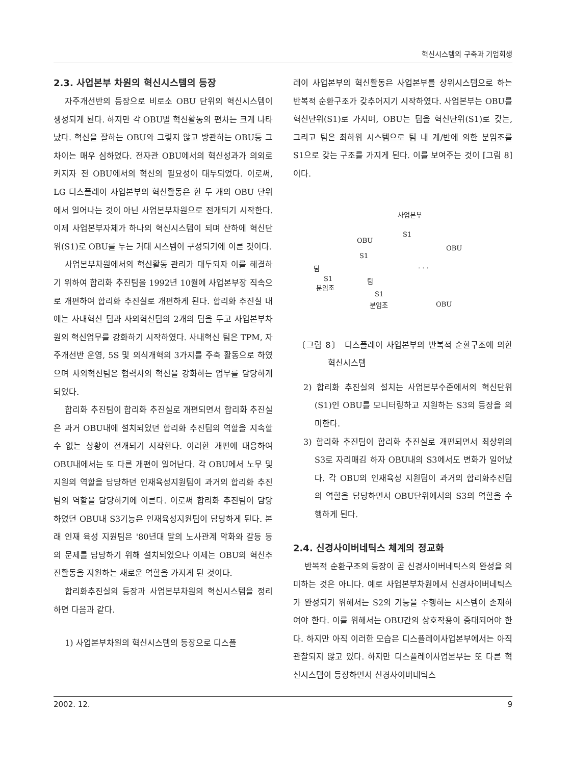혁신시스템의 구축과 기업회생
2.3. 사업본부 차원의 혁신시스템의 등장
자주개선반의 등장으로 비로소 OBU 단위의 혁신시스템이 생성되게 된다. 하지만 각 OBU별 혁신활동의 편차는 크게 나타났다. 혁신을 잘하는 OBU와 그렇지 않고 방관하는 OBU등 그 차이는 매우 심하였다. 전자관 OBU에서의 혁신성과가 의외로 커지자 전 OBU에서의 혁신의 필요성이 대두되었다. 이로써, LG 디스플레이 사업본부의 혁신활동은 한 두 개의 OBU 단위에서 일어나는 것이 아닌 사업본부차원으로 전개되기 시작한다. 이제 사업본부자체가 하나의 혁신시스템이 되며 산하에 혁신단위(S1)로 OBU를 두는 거대 시스템이 구성되기에 이른 것이다.
사업본부차원에서의 혁신활동 관리가 대두되자 이를 해결하기 위하여 합리화 추진팀을 1992년 10월에 사업본부장 직속으로 개편하여 합리화 추진실로 개편하게 된다. 합리화 추진실 내에는 사내혁신 팀과 사외혁신팀의 2개의 팀을 두고 사업본부차원의 혁신업무를 강화하기 시작하였다. 사내혁신 팀은 TPM, 자주개선반 운영, 5S 및 의식개혁의 3가지를 주축 활동으로 하였으며 사외혁신팀은 협력사의 혁신을 강화하는 업무를 담당하게 되었다.
합리화 추진팀이 합리화 추진실로 개편되면서 합리화 추진실은 과거 OBU내에 설치되었던 합리화 추진팀의 역할을 지속할 수 없는 상황이 전개되기 시작한다. 이러한 개편에 대응하여 OBU내에서는 또 다른 개편이 일어난다. 각 OBU에서 노무 및 지원의 역할을 담당하던 인재육성지원팀이 과거의 합리화 추진팀의 역할을 담당하기에 이른다. 이로써 합리화 추진팀이 담당하였던 OBU내 S3기능은 인재육성지원팀이 담당하게 된다. 본래 인재 육성 지원팀은 '80년대 말의 노사관계 악화와 갈등 등의 문제를 담당하기 위해 설치되었으나 이제는 OBU의 혁신추진활동을 지원하는 새로운 역할을 가지게 된 것이다.
합리화추진실의 등장과 사업본부차원의 혁신시스템을 정리하면 다음과 같다.
1) 사업본부차원의 혁신시스템의 등장으로 디스플
레이 사업본부의 혁신활동은 사업본부를 상위시스템으로 하는 반복적 순환구조가 갖추어지기 시작하였다. 사업본부는 OBU를 혁신단위(S1)로 가지며, OBU는 팀을 혁신단위(S1)로 갖는, 그리고 팀은 최하위 시스템으로 팀 내 계/반에 의한 분임조를 S1으로 갖는 구조를 가지게 된다. 이를 보여주는 것이 [그림 8]이다.
사업본부
OBU
S1
OBU
S1. . . 팀
S1 팀
분임조
S1
OBU 분임조
〔그림 8〕 디스플레이 사업본부의 반복적 순환구조에 의한 혁신시스템
2) 합리화 추진실의 설치는 사업본부수준에서의 혁신단위(S1)인 OBU를 모니터링하고 지원하는 S3의 등장을 의미한다.
3) 합리화 추진팀이 합리화 추진실로 개편되면서 최상위의 S3로 자리매김 하자 OBU내의 S3에서도 변화가 일어났다. 각 OBU의 인재육성 지원팀이 과거의 합리화추진팀의 역할을 담당하면서 OBU단위에서의 S3의 역할을 수행하게 된다.
2.4. 신경사이버네틱스 체계의 정교화
반복적 순환구조의 등장이 곧 신경사이버네틱스의 완성을 의미하는 것은 아니다. 예로 사업본부차원에서 신경사이버네틱스가 완성되기 위해서는 S2의 기능을 수행하는 시스템이 존재하여야 한다. 이를 위해서는 OBU간의 상호작용이 증대되어야 한다. 하지만 아직 이러한 모습은 디스플레이사업본부에서는 아직 관찰되지 않고 있다. 하지만 디스플레이사업본부는 또 다른 혁신시스템이 등장하면서 신경사이버네틱스
2002. 12. 9